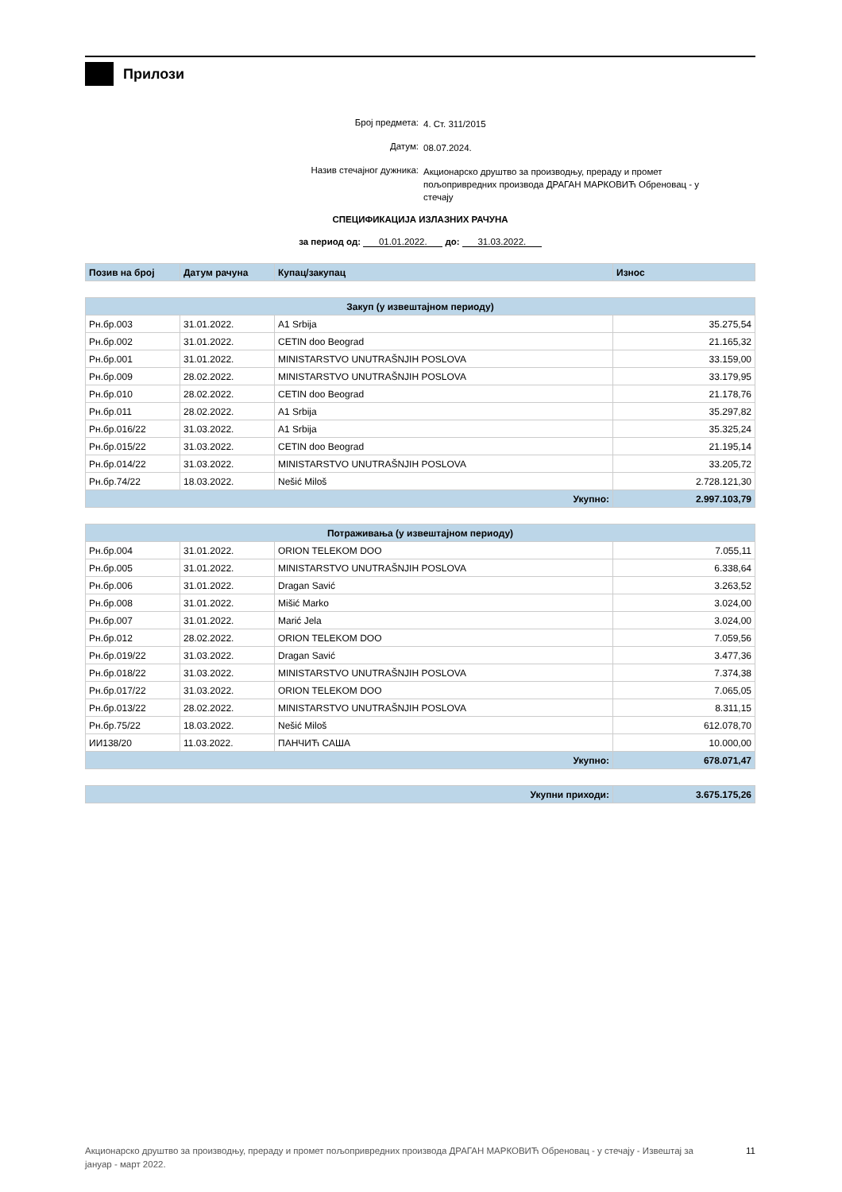Прилози
Број предмета: 4. Ст. 311/2015
Датум: 08.07.2024.
Назив стечајног дужника: Акционарско друштво за производњу, прераду и промет пољопривредних производа ДРАГАН МАРКОВИЋ Обреновац - у стечају
СПЕЦИФИКАЦИЈА ИЗЛАЗНИХ РАЧУНА
за период од: 01.01.2022. до: 31.03.2022.
| Позив на број | Датум рачуна | Купац/закупац | Износ |
| --- | --- | --- | --- |
| Закуп (у извештајном периоду) | | | |
| --- | --- | --- | --- |
| Рн.бр.003 | 31.01.2022. | A1 Srbija | 35.275,54 |
| Рн.бр.002 | 31.01.2022. | CETIN doo Beograd | 21.165,32 |
| Рн.бр.001 | 31.01.2022. | MINISTARSTVO UNUTRAŠNJIH POSLOVA | 33.159,00 |
| Рн.бр.009 | 28.02.2022. | MINISTARSTVO UNUTRAŠNJIH POSLOVA | 33.179,95 |
| Рн.бр.010 | 28.02.2022. | CETIN doo Beograd | 21.178,76 |
| Рн.бр.011 | 28.02.2022. | A1 Srbija | 35.297,82 |
| Рн.бр.016/22 | 31.03.2022. | A1 Srbija | 35.325,24 |
| Рн.бр.015/22 | 31.03.2022. | CETIN doo Beograd | 21.195,14 |
| Рн.бр.014/22 | 31.03.2022. | MINISTARSTVO UNUTRAŠNJIH POSLOVA | 33.205,72 |
| Рн.бр.74/22 | 18.03.2022. | Nešić Miloš | 2.728.121,30 |
| Укупно: | | | 2.997.103,79 |
| Потраживања (у извештајном периоду) | | | |
| --- | --- | --- | --- |
| Рн.бр.004 | 31.01.2022. | ORION TELEKOM DOO | 7.055,11 |
| Рн.бр.005 | 31.01.2022. | MINISTARSTVO UNUTRAŠNJIH POSLOVA | 6.338,64 |
| Рн.бр.006 | 31.01.2022. | Dragan Savić | 3.263,52 |
| Рн.бр.008 | 31.01.2022. | Mišić Marko | 3.024,00 |
| Рн.бр.007 | 31.01.2022. | Marić Jela | 3.024,00 |
| Рн.бр.012 | 28.02.2022. | ORION TELEKOM DOO | 7.059,56 |
| Рн.бр.019/22 | 31.03.2022. | Dragan Savić | 3.477,36 |
| Рн.бр.018/22 | 31.03.2022. | MINISTARSTVO UNUTRAŠNJIH POSLOVA | 7.374,38 |
| Рн.бр.017/22 | 31.03.2022. | ORION TELEKOM DOO | 7.065,05 |
| Рн.бр.013/22 | 28.02.2022. | MINISTARSTVO UNUTRAŠNJIH POSLOVA | 8.311,15 |
| Рн.бр.75/22 | 18.03.2022. | Nešić Miloš | 612.078,70 |
| ИИ138/20 | 11.03.2022. | ПАНЧИЋ САША | 10.000,00 |
| Укупно: | | | 678.071,47 |
| Укупни приходи: | 3.675.175,26 |
Акционарско друштво за производњу, прераду и промет пољопривредних производа ДРАГАН МАРКОВИЋ Обреновац - у стечају - Извештај за јануар - март 2022. 11